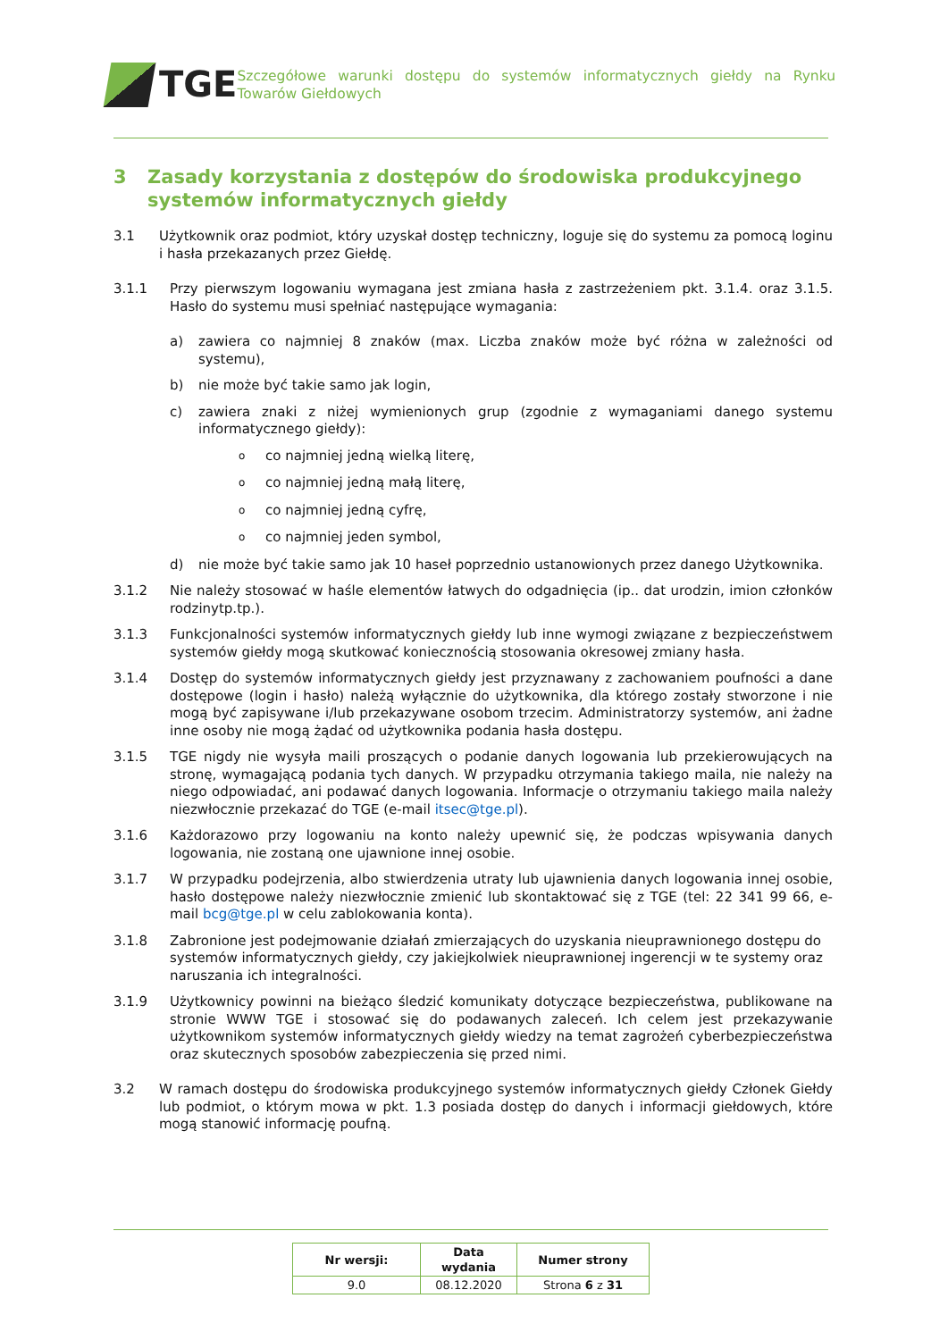TGE
Szczegółowe warunki dostępu do systemów informatycznych giełdy na Rynku Towarów Giełdowych
3 Zasady korzystania z dostępów do środowiska produkcyjnego systemów informatycznych giełdy
3.1 Użytkownik oraz podmiot, który uzyskał dostęp techniczny, loguje się do systemu za pomocą loginu i hasła przekazanych przez Giełdę.
3.1.1 Przy pierwszym logowaniu wymagana jest zmiana hasła z zastrzeżeniem pkt. 3.1.4. oraz 3.1.5. Hasło do systemu musi spełniać następujące wymagania:
a) zawiera co najmniej 8 znaków (max. Liczba znaków może być różna w zależności od systemu),
b) nie może być takie samo jak login,
c) zawiera znaki z niżej wymienionych grup (zgodnie z wymaganiami danego systemu informatycznego giełdy):
oco najmniej jedną wielką literę,
oco najmniej jedną małą literę,
oco najmniej jedną cyfrę,
oco najmniej jeden symbol,
d) nie może być takie samo jak 10 haseł poprzednio ustanowionych przez danego Użytkownika.
3.1.2 Nie należy stosować w haśle elementów łatwych do odgadnięcia (ip.. dat urodzin, imion członków rodzinytp.tp.).
3.1.3 Funkcjonalności systemów informatycznych giełdy lub inne wymogi związane z bezpieczeństwem systemów giełdy mogą skutkować koniecznością stosowania okresowej zmiany hasła.
3.1.4 Dostęp do systemów informatycznych giełdy jest przyznawany z zachowaniem poufności a dane dostępowe (login i hasło) należą wyłącznie do użytkownika, dla którego zostały stworzone i nie mogą być zapisywane i/lub przekazywane osobom trzecim. Administratorzy systemów, ani żadne inne osoby nie mogą żądać od użytkownika podania hasła dostępu.
3.1.5 TGE nigdy nie wysyła maili proszących o podanie danych logowania lub przekierowujących na stronę, wymagającą podania tych danych. W przypadku otrzymania takiego maila, nie należy na niego odpowiadać, ani podawać danych logowania. Informacje o otrzymaniu takiego maila należy niezwłocznie przekazać do TGE (e-mail itsec@tge.pl).
3.1.6 Każdorazowo przy logowaniu na konto należy upewnić się, że podczas wpisywania danych logowania, nie zostaną one ujawnione innej osobie.
3.1.7 W przypadku podejrzenia, albo stwierdzenia utraty lub ujawnienia danych logowania innej osobie, hasło dostępowe należy niezwłocznie zmienić lub skontaktować się z TGE (tel: 22 341 99 66, e-mail bcg@tge.pl w celu zablokowania konta).
3.1.8 Zabronione jest podejmowanie działań zmierzających do uzyskania nieuprawnionego dostępu do systemów informatycznych giełdy, czy jakiejkolwiek nieuprawnionej ingerencji w te systemy oraz naruszania ich integralności.
3.1.9 Użytkownicy powinni na bieżąco śledzić komunikaty dotyczące bezpieczeństwa, publikowane na stronie WWW TGE i stosować się do podawanych zaleceń. Ich celem jest przekazywanie użytkownikom systemów informatycznych giełdy wiedzy na temat zagrożeń cyberbezpieczeństwa oraz skutecznych sposobów zabezpieczenia się przed nimi.
3.2 W ramach dostępu do środowiska produkcyjnego systemów informatycznych giełdy Członek Giełdy lub podmiot, o którym mowa w pkt. 1.3 posiada dostęp do danych i informacji giełdowych, które mogą stanowić informację poufną.
| Nr wersji: | Data wydania | Numer strony |
| --- | --- | --- |
| 9.0 | 08.12.2020 | Strona 6 z 31 |